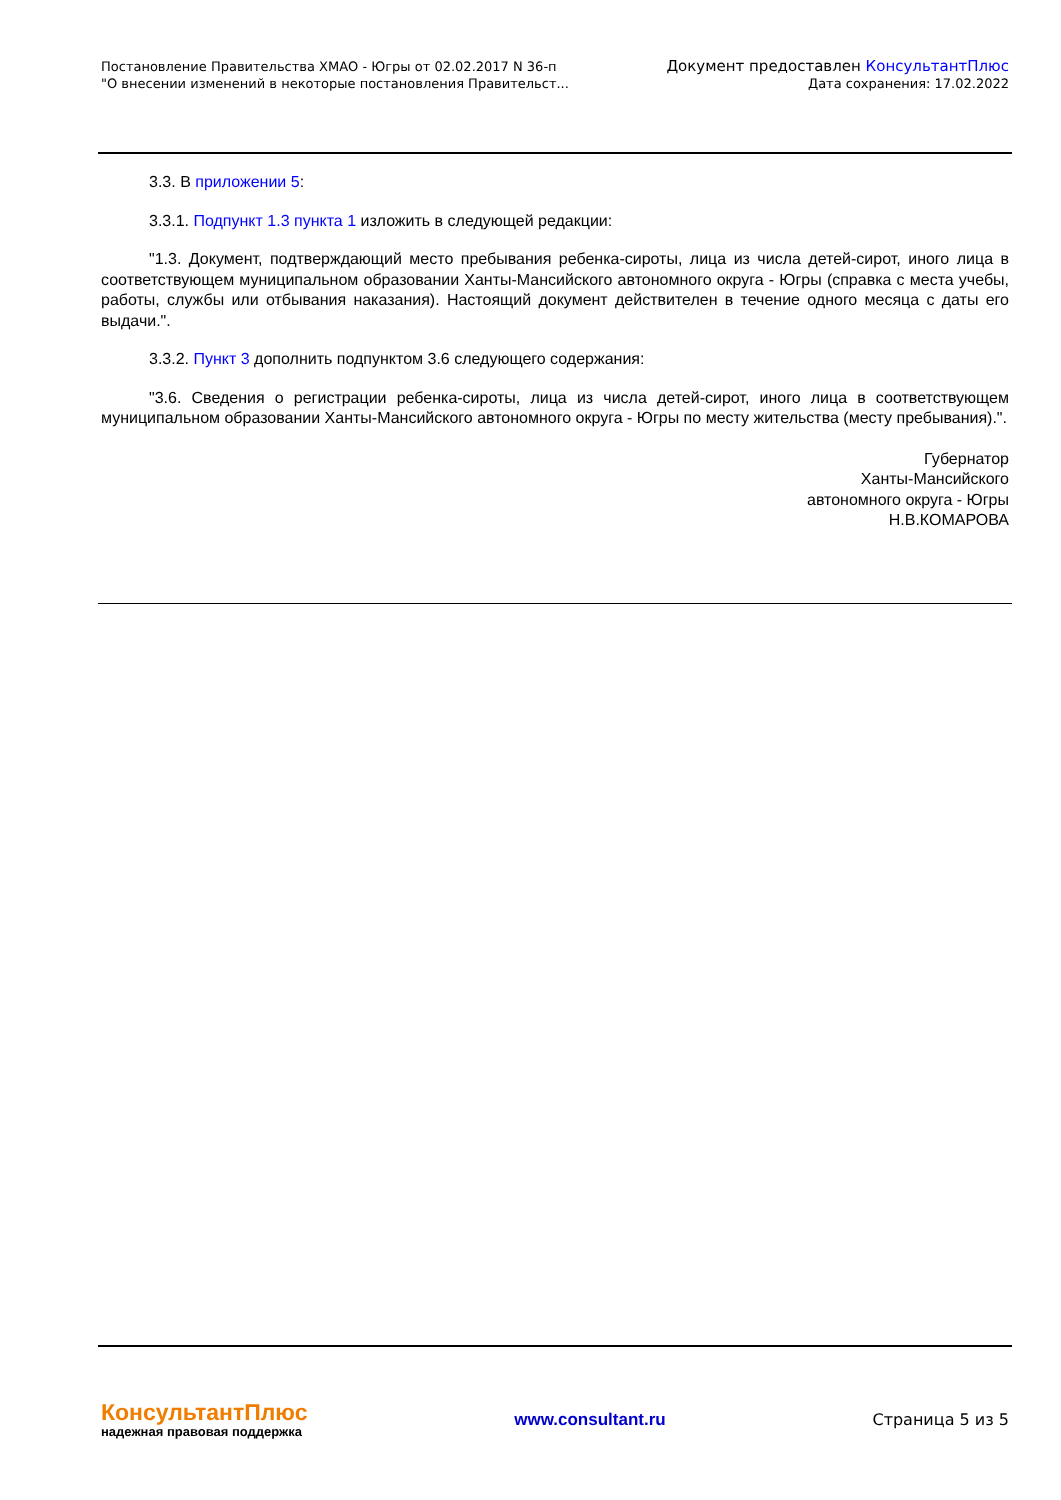Постановление Правительства ХМАО - Югры от 02.02.2017 N 36-п
"О внесении изменений в некоторые постановления Правительст...
Документ предоставлен КонсультантПлюс
Дата сохранения: 17.02.2022
3.3. В приложении 5:
3.3.1. Подпункт 1.3 пункта 1 изложить в следующей редакции:
"1.3. Документ, подтверждающий место пребывания ребенка-сироты, лица из числа детей-сирот, иного лица в соответствующем муниципальном образовании Ханты-Мансийского автономного округа - Югры (справка с места учебы, работы, службы или отбывания наказания). Настоящий документ действителен в течение одного месяца с даты его выдачи.".
3.3.2. Пункт 3 дополнить подпунктом 3.6 следующего содержания:
"3.6. Сведения о регистрации ребенка-сироты, лица из числа детей-сирот, иного лица в соответствующем муниципальном образовании Ханты-Мансийского автономного округа - Югры по месту жительства (месту пребывания).".
Губернатор
Ханты-Мансийского
автономного округа - Югры
Н.В.КОМАРОВА
КонсультантПлюс
надежная правовая поддержка
www.consultant.ru Страница 5 из 5